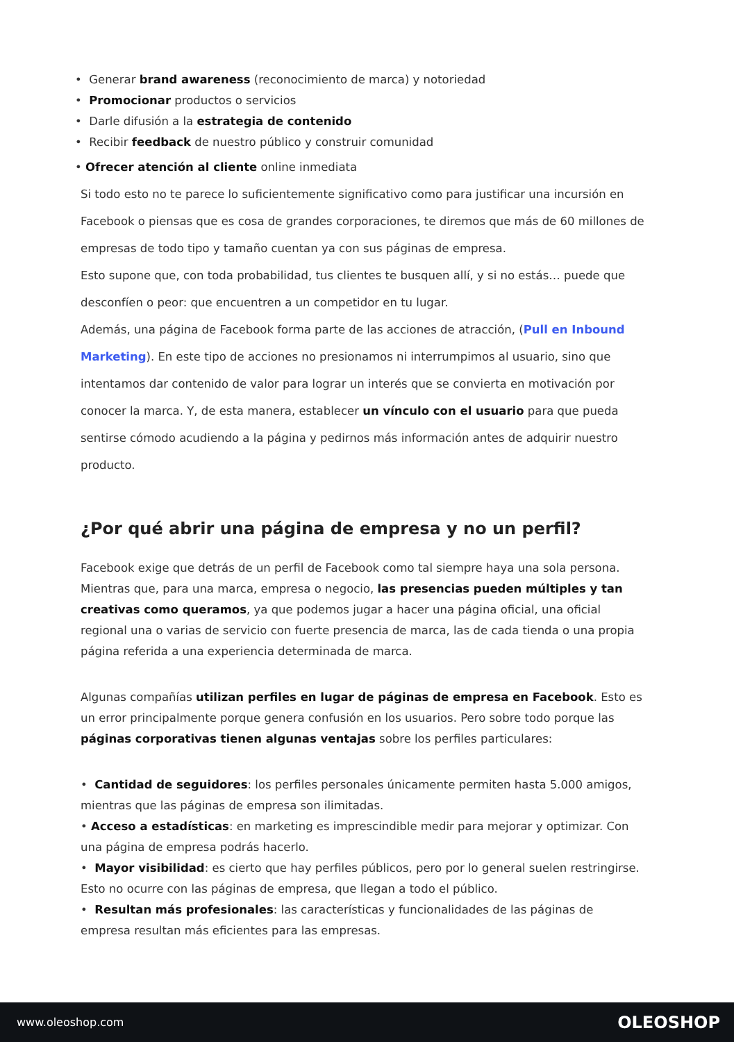• Generar brand awareness (reconocimiento de marca) y notoriedad
• Promocionar productos o servicios
• Darle difusión a la estrategia de contenido
• Recibir feedback de nuestro público y construir comunidad
• Ofrecer atención al cliente online inmediata
Si todo esto no te parece lo suficientemente significativo como para justificar una incursión en Facebook o piensas que es cosa de grandes corporaciones, te diremos que más de 60 millones de empresas de todo tipo y tamaño cuentan ya con sus páginas de empresa.
Esto supone que, con toda probabilidad, tus clientes te busquen allí, y si no estás… puede que desconfíen o peor: que encuentren a un competidor en tu lugar.
Además, una página de Facebook forma parte de las acciones de atracción, (Pull en Inbound Marketing). En este tipo de acciones no presionamos ni interrumpimos al usuario, sino que intentamos dar contenido de valor para lograr un interés que se convierta en motivación por conocer la marca. Y, de esta manera, establecer un vínculo con el usuario para que pueda sentirse cómodo acudiendo a la página y pedirnos más información antes de adquirir nuestro producto.
¿Por qué abrir una página de empresa y no un perfil?
Facebook exige que detrás de un perfil de Facebook como tal siempre haya una sola persona. Mientras que, para una marca, empresa o negocio, las presencias pueden múltiples y tan creativas como queramos, ya que podemos jugar a hacer una página oficial, una oficial regional una o varias de servicio con fuerte presencia de marca, las de cada tienda o una propia página referida a una experiencia determinada de marca.
Algunas compañías utilizan perfiles en lugar de páginas de empresa en Facebook. Esto es un error principalmente porque genera confusión en los usuarios. Pero sobre todo porque las páginas corporativas tienen algunas ventajas sobre los perfiles particulares:
• Cantidad de seguidores: los perfiles personales únicamente permiten hasta 5.000 amigos, mientras que las páginas de empresa son ilimitadas.
• Acceso a estadísticas: en marketing es imprescindible medir para mejorar y optimizar. Con una página de empresa podrás hacerlo.
• Mayor visibilidad: es cierto que hay perfiles públicos, pero por lo general suelen restringirse. Esto no ocurre con las páginas de empresa, que llegan a todo el público.
• Resultan más profesionales: las características y funcionalidades de las páginas de empresa resultan más eficientes para las empresas.
www.oleoshop.com OLEOSHOP